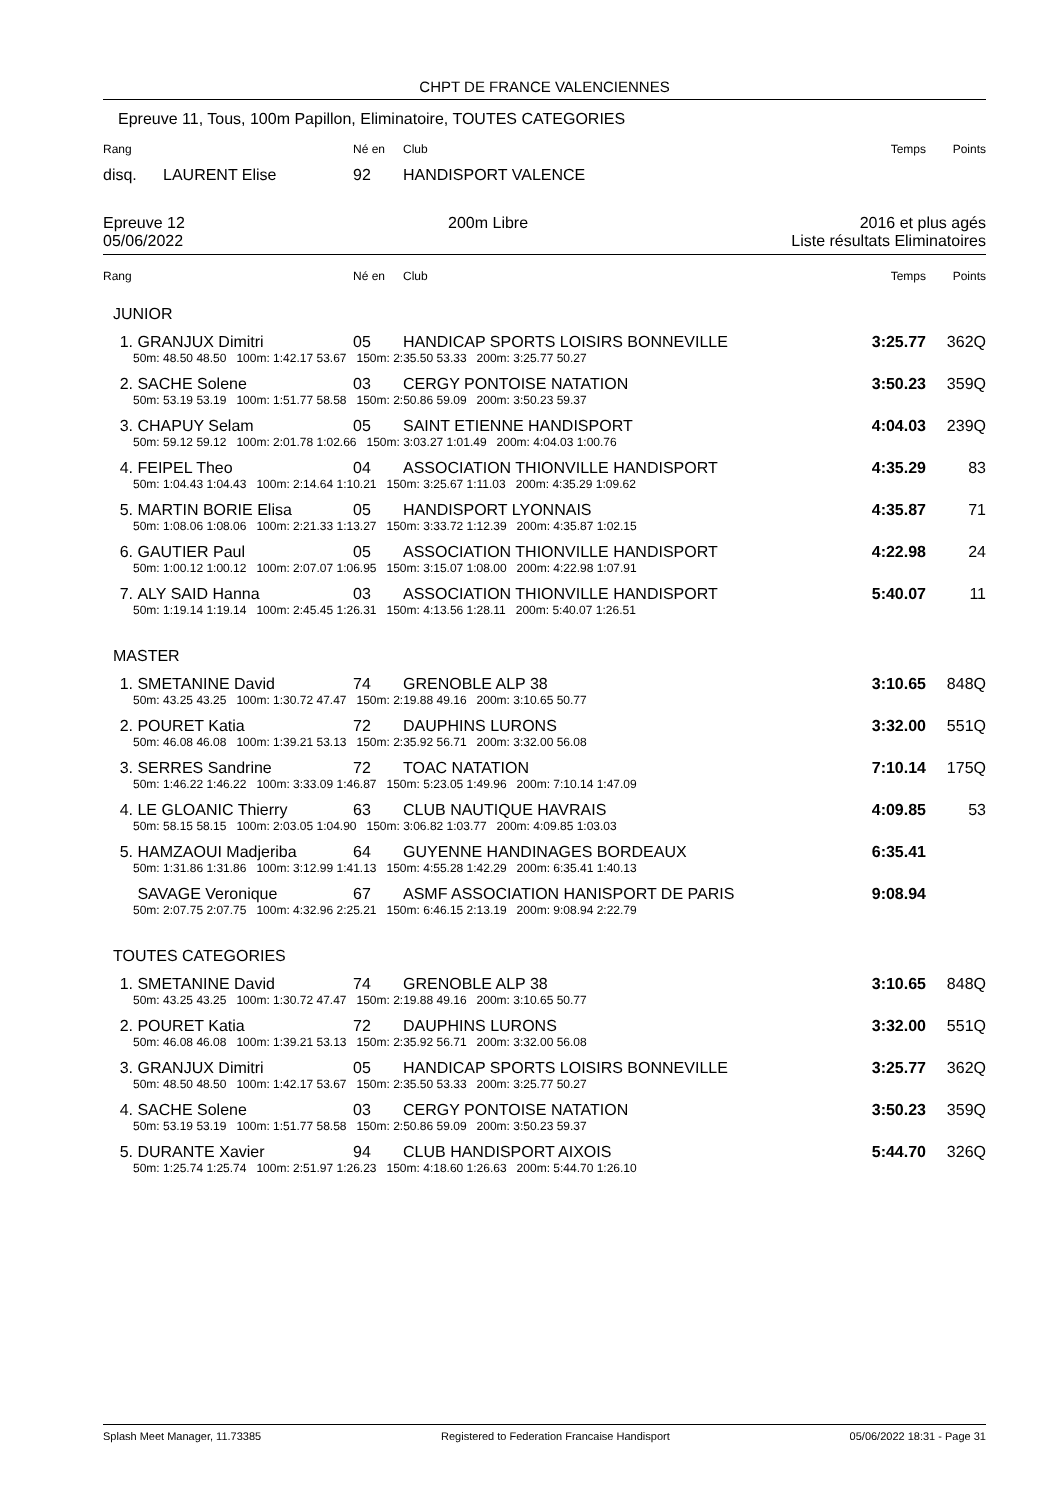CHPT DE FRANCE VALENCIENNES
Epreuve 11, Tous, 100m Papillon, Eliminatoire, TOUTES CATEGORIES
| Rang | | Né en | Club | Temps | Points |
| disq. | LAURENT Elise | 92 | HANDISPORT VALENCE | | |
Epreuve 12
05/06/2022
200m Libre 2016 et plus agés
Liste résultats Eliminatoires
| Rang | | Né en | Club | Temps | Points |
JUNIOR
| 1. | GRANJUX Dimitri | 05 | HANDICAP SPORTS LOISIRS BONNEVILLE | 3:25.77 | 362Q |
| | 50m: 48.50 48.50 100m: 1:42.17 53.67 150m: 2:35.50 53.33 200m: 3:25.77 50.27 | | | | |
| 2. | SACHE Solene | 03 | CERGY PONTOISE NATATION | 3:50.23 | 359Q |
| | 50m: 53.19 53.19 100m: 1:51.77 58.58 150m: 2:50.86 59.09 200m: 3:50.23 59.37 | | | | |
| 3. | CHAPUY Selam | 05 | SAINT ETIENNE HANDISPORT | 4:04.03 | 239Q |
| | 50m: 59.12 59.12 100m: 2:01.78 1:02.66 150m: 3:03.27 1:01.49 200m: 4:04.03 1:00.76 | | | | |
| 4. | FEIPEL Theo | 04 | ASSOCIATION THIONVILLE HANDISPORT | 4:35.29 | 83 |
| | 50m: 1:04.43 1:04.43 100m: 2:14.64 1:10.21 150m: 3:25.67 1:11.03 200m: 4:35.29 1:09.62 | | | | |
| 5. | MARTIN BORIE Elisa | 05 | HANDISPORT LYONNAIS | 4:35.87 | 71 |
| | 50m: 1:08.06 1:08.06 100m: 2:21.33 1:13.27 150m: 3:33.72 1:12.39 200m: 4:35.87 1:02.15 | | | | |
| 6. | GAUTIER Paul | 05 | ASSOCIATION THIONVILLE HANDISPORT | 4:22.98 | 24 |
| | 50m: 1:00.12 1:00.12 100m: 2:07.07 1:06.95 150m: 3:15.07 1:08.00 200m: 4:22.98 1:07.91 | | | | |
| 7. | ALY SAID Hanna | 03 | ASSOCIATION THIONVILLE HANDISPORT | 5:40.07 | 11 |
| | 50m: 1:19.14 1:19.14 100m: 2:45.45 1:26.31 150m: 4:13.56 1:28.11 200m: 5:40.07 1:26.51 | | | | |
MASTER
| 1. | SMETANINE David | 74 | GRENOBLE ALP 38 | 3:10.65 | 848Q |
| | 50m: 43.25 43.25 100m: 1:30.72 47.47 150m: 2:19.88 49.16 200m: 3:10.65 50.77 | | | | |
| 2. | POURET Katia | 72 | DAUPHINS LURONS | 3:32.00 | 551Q |
| | 50m: 46.08 46.08 100m: 1:39.21 53.13 150m: 2:35.92 56.71 200m: 3:32.00 56.08 | | | | |
| 3. | SERRES Sandrine | 72 | TOAC NATATION | 7:10.14 | 175Q |
| | 50m: 1:46.22 1:46.22 100m: 3:33.09 1:46.87 150m: 5:23.05 1:49.96 200m: 7:10.14 1:47.09 | | | | |
| 4. | LE GLOANIC Thierry | 63 | CLUB NAUTIQUE HAVRAIS | 4:09.85 | 53 |
| | 50m: 58.15 58.15 100m: 2:03.05 1:04.90 150m: 3:06.82 1:03.77 200m: 4:09.85 1:03.03 | | | | |
| 5. | HAMZAOUI Madjeriba | 64 | GUYENNE HANDINAGES BORDEAUX | 6:35.41 | |
| | 50m: 1:31.86 1:31.86 100m: 3:12.99 1:41.13 150m: 4:55.28 1:42.29 200m: 6:35.41 1:40.13 | | | | |
| | SAVAGE Veronique | 67 | ASMF ASSOCIATION HANISPORT DE PARIS | 9:08.94 | |
| | 50m: 2:07.75 2:07.75 100m: 4:32.96 2:25.21 150m: 6:46.15 2:13.19 200m: 9:08.94 2:22.79 | | | | |
TOUTES CATEGORIES
| 1. | SMETANINE David | 74 | GRENOBLE ALP 38 | 3:10.65 | 848Q |
| | 50m: 43.25 43.25 100m: 1:30.72 47.47 150m: 2:19.88 49.16 200m: 3:10.65 50.77 | | | | |
| 2. | POURET Katia | 72 | DAUPHINS LURONS | 3:32.00 | 551Q |
| | 50m: 46.08 46.08 100m: 1:39.21 53.13 150m: 2:35.92 56.71 200m: 3:32.00 56.08 | | | | |
| 3. | GRANJUX Dimitri | 05 | HANDICAP SPORTS LOISIRS BONNEVILLE | 3:25.77 | 362Q |
| | 50m: 48.50 48.50 100m: 1:42.17 53.67 150m: 2:35.50 53.33 200m: 3:25.77 50.27 | | | | |
| 4. | SACHE Solene | 03 | CERGY PONTOISE NATATION | 3:50.23 | 359Q |
| | 50m: 53.19 53.19 100m: 1:51.77 58.58 150m: 2:50.86 59.09 200m: 3:50.23 59.37 | | | | |
| 5. | DURANTE Xavier | 94 | CLUB HANDISPORT AIXOIS | 5:44.70 | 326Q |
| | 50m: 1:25.74 1:25.74 100m: 2:51.97 1:26.23 150m: 4:18.60 1:26.63 200m: 5:44.70 1:26.10 | | | | |
Splash Meet Manager, 11.73385 Registered to Federation Francaise Handisport 05/06/2022 18:31 - Page 31